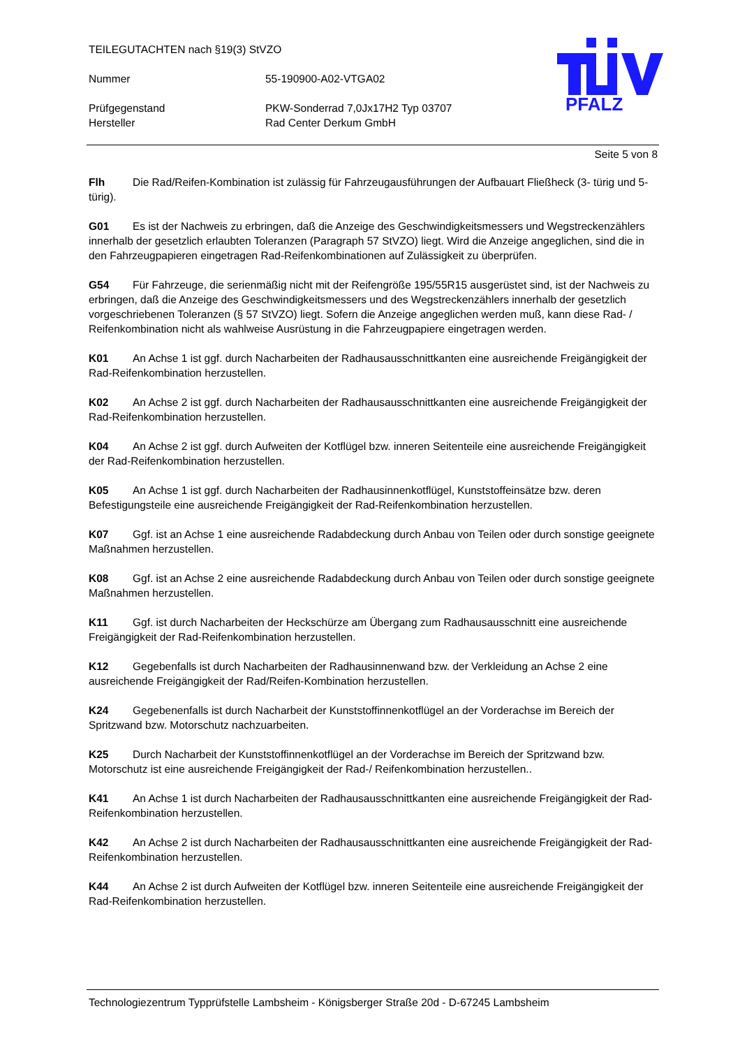TEILEGUTACHTEN nach §19(3) StVZO
Nummer 55-190900-A02-VTGA02
Prüfgegenstand PKW-Sonderrad 7,0Jx17H2 Typ 03707
Hersteller Rad Center Derkum GmbH
PFALZ
Seite 5 von 8
Flh Die Rad/Reifen-Kombination ist zulässig für Fahrzeugausführungen der Aufbauart Fließheck (3- türig und 5- türig).
G01 Es ist der Nachweis zu erbringen, daß die Anzeige des Geschwindigkeitsmessers und Wegstreckenzählers innerhalb der gesetzlich erlaubten Toleranzen (Paragraph 57 StVZO) liegt. Wird die Anzeige angeglichen, sind die in den Fahrzeugpapieren eingetragen Rad-Reifenkombinationen auf Zulässigkeit zu überprüfen.
G54 Für Fahrzeuge, die serienmäßig nicht mit der Reifengröße 195/55R15 ausgerüstet sind, ist der Nachweis zu erbringen, daß die Anzeige des Geschwindigkeitsmessers und des Wegstreckenzählers innerhalb der gesetzlich vorgeschriebenen Toleranzen (§ 57 StVZO) liegt. Sofern die Anzeige angeglichen werden muß, kann diese Rad- / Reifenkombination nicht als wahlweise Ausrüstung in die Fahrzeugpapiere eingetragen werden.
K01 An Achse 1 ist ggf. durch Nacharbeiten der Radhausausschnittkanten eine ausreichende Freigängigkeit der Rad-Reifenkombination herzustellen.
K02 An Achse 2 ist ggf. durch Nacharbeiten der Radhausausschnittkanten eine ausreichende Freigängigkeit der Rad-Reifenkombination herzustellen.
K04 An Achse 2 ist ggf. durch Aufweiten der Kotflügel bzw. inneren Seitenteile eine ausreichende Freigängigkeit der Rad-Reifenkombination herzustellen.
K05 An Achse 1 ist ggf. durch Nacharbeiten der Radhausinnenkotflügel, Kunststoffeinsätze bzw. deren Befestigungsteile eine ausreichende Freigängigkeit der Rad-Reifenkombination herzustellen.
K07 Ggf. ist an Achse 1 eine ausreichende Radabdeckung durch Anbau von Teilen oder durch sonstige geeignete Maßnahmen herzustellen.
K08 Ggf. ist an Achse 2 eine ausreichende Radabdeckung durch Anbau von Teilen oder durch sonstige geeignete Maßnahmen herzustellen.
K11 Ggf. ist durch Nacharbeiten der Heckschürze am Übergang zum Radhausausschnitt eine ausreichende Freigängigkeit der Rad-Reifenkombination herzustellen.
K12 Gegebenfalls ist durch Nacharbeiten der Radhausinnenwand bzw. der Verkleidung an Achse 2 eine ausreichende Freigängigkeit der Rad/Reifen-Kombination herzustellen.
K24 Gegebenenfalls ist durch Nacharbeit der Kunststoffinnenkotflügel an der Vorderachse im Bereich der Spritzwand bzw. Motorschutz nachzuarbeiten.
K25 Durch Nacharbeit der Kunststoffinnenkotflügel an der Vorderachse im Bereich der Spritzwand bzw. Motorschutz ist eine ausreichende Freigängigkeit der Rad-/ Reifenkombination herzustellen..
K41 An Achse 1 ist durch Nacharbeiten der Radhausausschnittkanten eine ausreichende Freigängigkeit der Rad-Reifenkombination herzustellen.
K42 An Achse 2 ist durch Nacharbeiten der Radhausausschnittkanten eine ausreichende Freigängigkeit der Rad-Reifenkombination herzustellen.
K44 An Achse 2 ist durch Aufweiten der Kotflügel bzw. inneren Seitenteile eine ausreichende Freigängigkeit der Rad-Reifenkombination herzustellen.
Technologiezentrum Typprüfstelle Lambsheim - Königsberger Straße 20d - D-67245 Lambsheim